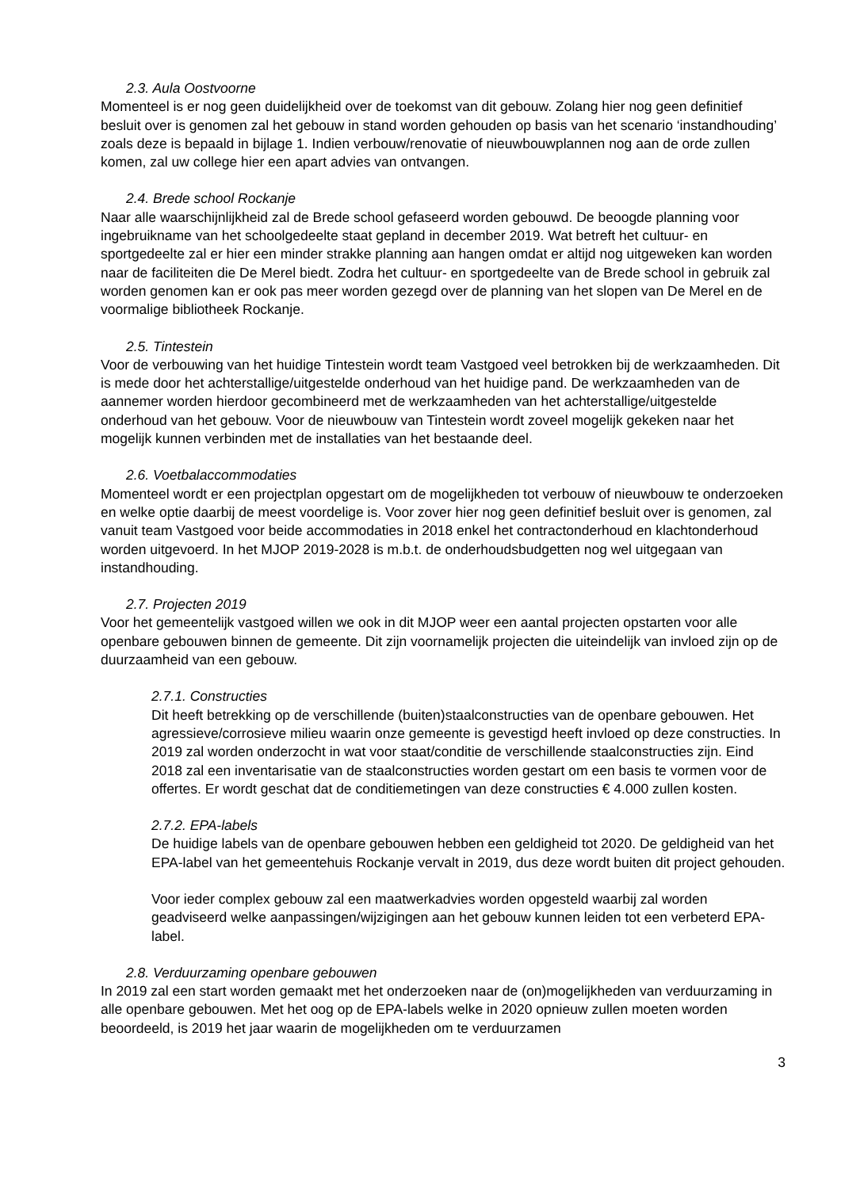2.3. Aula Oostvoorne
Momenteel is er nog geen duidelijkheid over de toekomst van dit gebouw. Zolang hier nog geen definitief besluit over is genomen zal het gebouw in stand worden gehouden op basis van het scenario ‘instandhouding’ zoals deze is bepaald in bijlage 1. Indien verbouw/renovatie of nieuwbouwplannen nog aan de orde zullen komen, zal uw college hier een apart advies van ontvangen.
2.4. Brede school Rockanje
Naar alle waarschijnlijkheid zal de Brede school gefaseerd worden gebouwd. De beoogde planning voor ingebruikname van het schoolgedeelte staat gepland in december 2019. Wat betreft het cultuur- en sportgedeelte zal er hier een minder strakke planning aan hangen omdat er altijd nog uitgeweken kan worden naar de faciliteiten die De Merel biedt. Zodra het cultuur- en sportgedeelte van de Brede school in gebruik zal worden genomen kan er ook pas meer worden gezegd over de planning van het slopen van De Merel en de voormalige bibliotheek Rockanje.
2.5. Tintestein
Voor de verbouwing van het huidige Tintestein wordt team Vastgoed veel betrokken bij de werkzaamheden. Dit is mede door het achterstallige/uitgestelde onderhoud van het huidige pand. De werkzaamheden van de aannemer worden hierdoor gecombineerd met de werkzaamheden van het achterstallige/uitgestelde onderhoud van het gebouw. Voor de nieuwbouw van Tintestein wordt zoveel mogelijk gekeken naar het mogelijk kunnen verbinden met de installaties van het bestaande deel.
2.6. Voetbalaccommodaties
Momenteel wordt er een projectplan opgestart om de mogelijkheden tot verbouw of nieuwbouw te onderzoeken en welke optie daarbij de meest voordelige is. Voor zover hier nog geen definitief besluit over is genomen, zal vanuit team Vastgoed voor beide accommodaties in 2018 enkel het contractonderhoud en klachtonderhoud worden uitgevoerd. In het MJOP 2019-2028 is m.b.t. de onderhoudsbudgetten nog wel uitgegaan van instandhouding.
2.7. Projecten 2019
Voor het gemeentelijk vastgoed willen we ook in dit MJOP weer een aantal projecten opstarten voor alle openbare gebouwen binnen de gemeente. Dit zijn voornamelijk projecten die uiteindelijk van invloed zijn op de duurzaamheid van een gebouw.
2.7.1. Constructies
Dit heeft betrekking op de verschillende (buiten)staalconstructies van de openbare gebouwen. Het agressieve/corrosieve milieu waarin onze gemeente is gevestigd heeft invloed op deze constructies. In 2019 zal worden onderzocht in wat voor staat/conditie de verschillende staalconstructies zijn. Eind 2018 zal een inventarisatie van de staalconstructies worden gestart om een basis te vormen voor de offertes. Er wordt geschat dat de conditiemetingen van deze constructies € 4.000 zullen kosten.
2.7.2. EPA-labels
De huidige labels van de openbare gebouwen hebben een geldigheid tot 2020. De geldigheid van het EPA-label van het gemeentehuis Rockanje vervalt in 2019, dus deze wordt buiten dit project gehouden.
Voor ieder complex gebouw zal een maatwerkadvies worden opgesteld waarbij zal worden geadviseerd welke aanpassingen/wijzigingen aan het gebouw kunnen leiden tot een verbeterd EPA-label.
2.8. Verduurzaming openbare gebouwen
In 2019 zal een start worden gemaakt met het onderzoeken naar de (on)mogelijkheden van verduurzaming in alle openbare gebouwen. Met het oog op de EPA-labels welke in 2020 opnieuw zullen moeten worden beoordeeld, is 2019 het jaar waarin de mogelijkheden om te verduurzamen
3